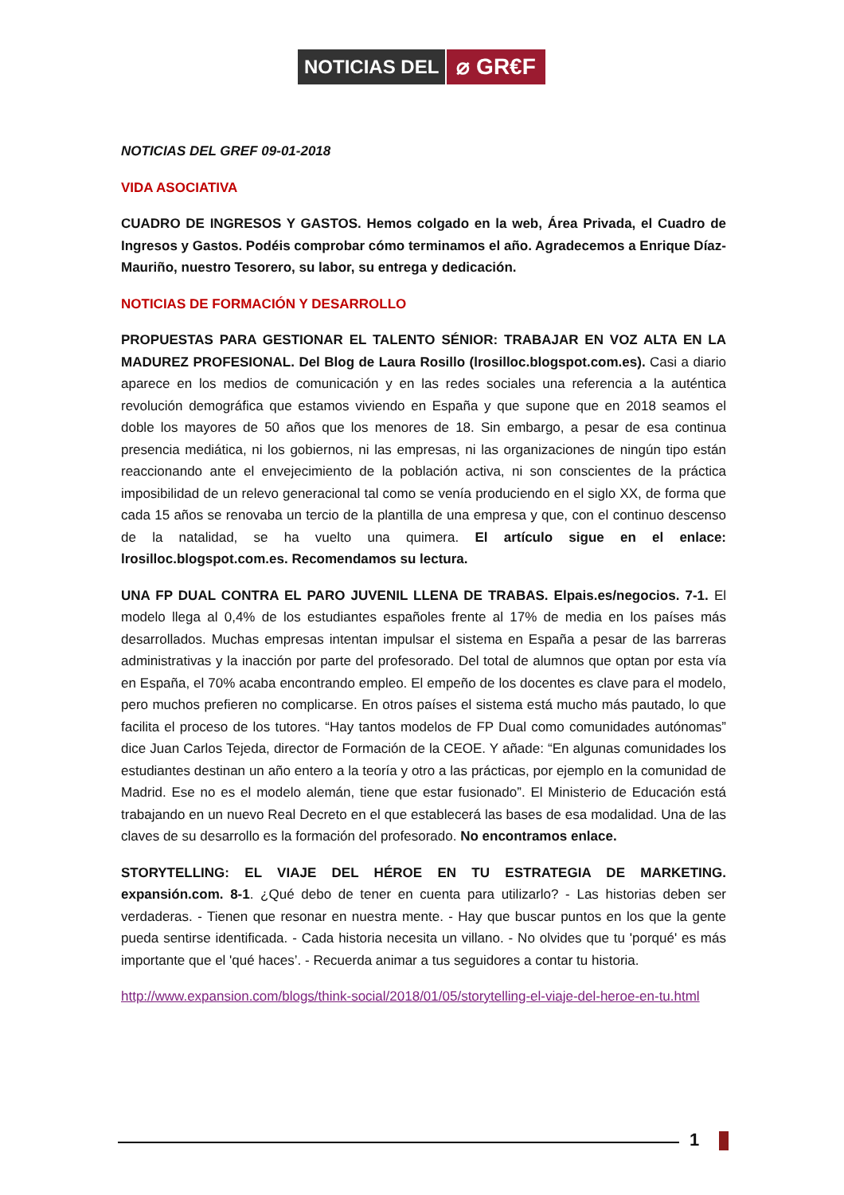NOTICIAS DEL
⌀ GR€F
NOTICIAS DEL GREF 09-01-2018
VIDA ASOCIATIVA
CUADRO DE INGRESOS Y GASTOS. Hemos colgado en la web, Área Privada, el Cuadro de Ingresos y Gastos. Podéis comprobar cómo terminamos el año. Agradecemos a Enrique Díaz-Mauriño, nuestro Tesorero, su labor, su entrega y dedicación.
NOTICIAS DE FORMACIÓN Y DESARROLLO
PROPUESTAS PARA GESTIONAR EL TALENTO SÉNIOR: TRABAJAR EN VOZ ALTA EN LA MADUREZ PROFESIONAL. Del Blog de Laura Rosillo (lrosilloc.blogspot.com.es). Casi a diario aparece en los medios de comunicación y en las redes sociales una referencia a la auténtica revolución demográfica que estamos viviendo en España y que supone que en 2018 seamos el doble los mayores de 50 años que los menores de 18. Sin embargo, a pesar de esa continua presencia mediática, ni los gobiernos, ni las empresas, ni las organizaciones de ningún tipo están reaccionando ante el envejecimiento de la población activa, ni son conscientes de la práctica imposibilidad de un relevo generacional tal como se venía produciendo en el siglo XX, de forma que cada 15 años se renovaba un tercio de la plantilla de una empresa y que, con el continuo descenso de la natalidad, se ha vuelto una quimera. El artículo sigue en el enlace: lrosilloc.blogspot.com.es. Recomendamos su lectura.
UNA FP DUAL CONTRA EL PARO JUVENIL LLENA DE TRABAS. Elpais.es/negocios. 7-1. El modelo llega al 0,4% de los estudiantes españoles frente al 17% de media en los países más desarrollados. Muchas empresas intentan impulsar el sistema en España a pesar de las barreras administrativas y la inacción por parte del profesorado. Del total de alumnos que optan por esta vía en España, el 70% acaba encontrando empleo. El empeño de los docentes es clave para el modelo, pero muchos prefieren no complicarse. En otros países el sistema está mucho más pautado, lo que facilita el proceso de los tutores. “Hay tantos modelos de FP Dual como comunidades autónomas” dice Juan Carlos Tejeda, director de Formación de la CEOE. Y añade: “En algunas comunidades los estudiantes destinan un año entero a la teoría y otro a las prácticas, por ejemplo en la comunidad de Madrid. Ese no es el modelo alemán, tiene que estar fusionado”. El Ministerio de Educación está trabajando en un nuevo Real Decreto en el que establecerá las bases de esa modalidad. Una de las claves de su desarrollo es la formación del profesorado. No encontramos enlace.
STORYTELLING: EL VIAJE DEL HÉROE EN TU ESTRATEGIA DE MARKETING. expansión.com. 8-1. ¿Qué debo de tener en cuenta para utilizarlo? - Las historias deben ser verdaderas. - Tienen que resonar en nuestra mente. - Hay que buscar puntos en los que la gente pueda sentirse identificada. - Cada historia necesita un villano. - No olvides que tu 'porqué' es más importante que el 'qué haces’. - Recuerda animar a tus seguidores a contar tu historia.
http://www.expansion.com/blogs/think-social/2018/01/05/storytelling-el-viaje-del-heroe-en-tu.html
1